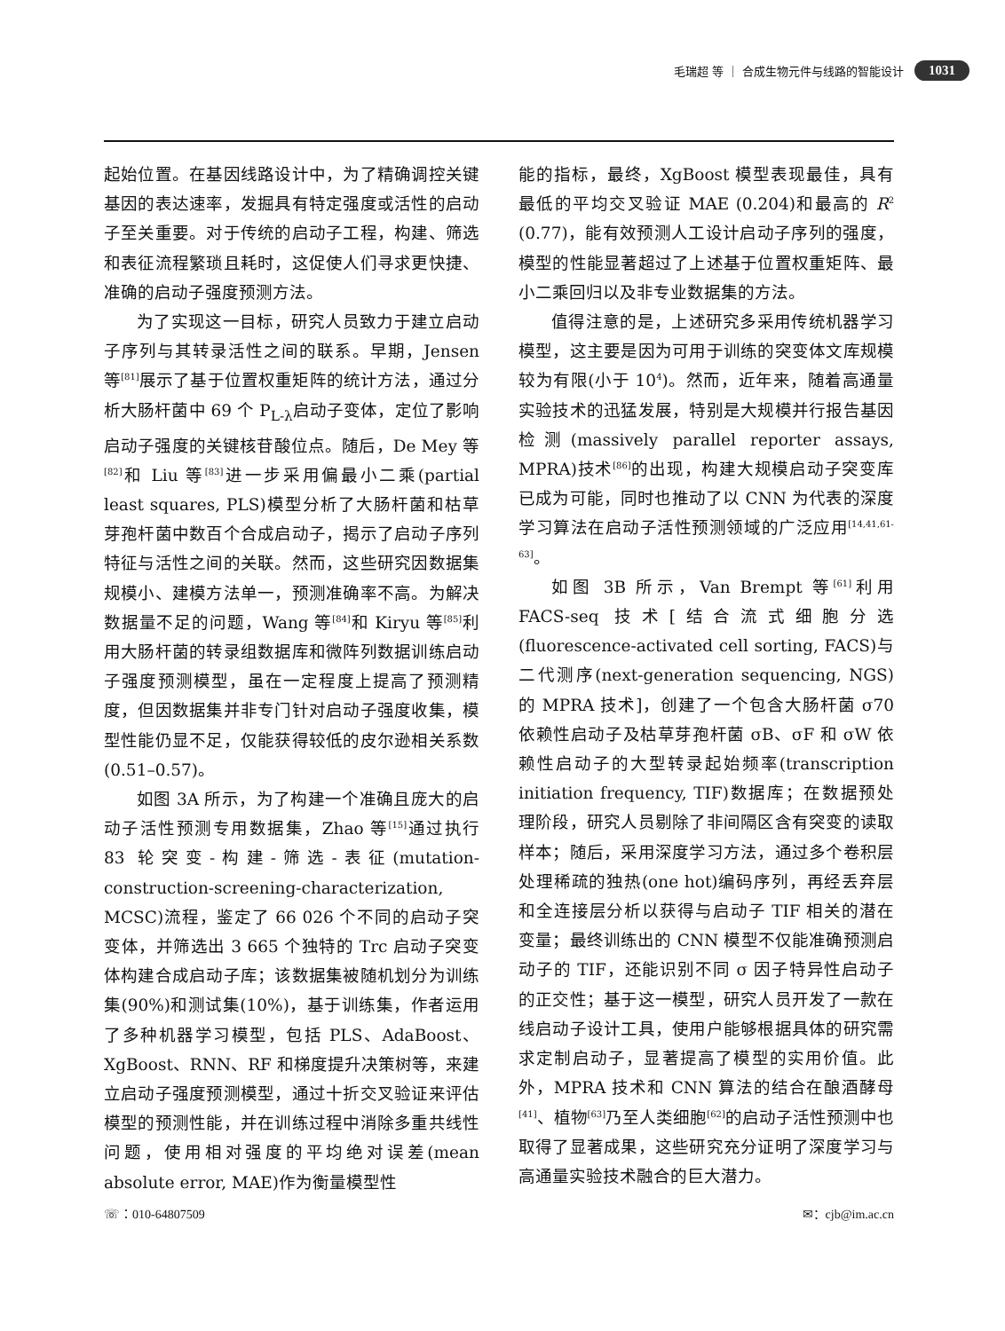毛瑞超 等 ｜ 合成生物元件与线路的智能设计 1031
起始位置。在基因线路设计中，为了精确调控关键基因的表达速率，发掘具有特定强度或活性的启动子至关重要。对于传统的启动子工程，构建、筛选和表征流程繁琐且耗时，这促使人们寻求更快捷、准确的启动子强度预测方法。
为了实现这一目标，研究人员致力于建立启动子序列与其转录活性之间的联系。早期，Jensen 等<sup>[81]</sup>展示了基于位置权重矩阵的统计方法，通过分析大肠杆菌中 69 个 P<sub>L-λ</sub>启动子变体，定位了影响启动子强度的关键核苷酸位点。随后，De Mey 等<sup>[82]</sup>和 Liu 等<sup>[83]</sup>进一步采用偏最小二乘(partial least squares, PLS)模型分析了大肠杆菌和枯草芽孢杆菌中数百个合成启动子，揭示了启动子序列特征与活性之间的关联。然而，这些研究因数据集规模小、建模方法单一，预测准确率不高。为解决数据量不足的问题，Wang 等<sup>[84]</sup>和 Kiryu 等<sup>[85]</sup>利用大肠杆菌的转录组数据库和微阵列数据训练启动子强度预测模型，虽在一定程度上提高了预测精度，但因数据集并非专门针对启动子强度收集，模型性能仍显不足，仅能获得较低的皮尔逊相关系数(0.51–0.57)。
如图 3A 所示，为了构建一个准确且庞大的启动子活性预测专用数据集，Zhao 等<sup>[15]</sup>通过执行 83 轮突变-构建-筛选-表征(mutation-construction-screening-characterization, MCSC)流程，鉴定了 66 026 个不同的启动子突变体，并筛选出 3 665 个独特的 Trc 启动子突变体构建合成启动子库；该数据集被随机划分为训练集(90%)和测试集(10%)，基于训练集，作者运用了多种机器学习模型，包括 PLS、AdaBoost、XgBoost、RNN、RF 和梯度提升决策树等，来建立启动子强度预测模型，通过十折交叉验证来评估模型的预测性能，并在训练过程中消除多重共线性问题，使用相对强度的平均绝对误差(mean absolute error, MAE)作为衡量模型性
能的指标，最终，XgBoost 模型表现最佳，具有最低的平均交叉验证 MAE (0.204)和最高的 R<sup>2</sup> (0.77)，能有效预测人工设计启动子序列的强度，模型的性能显著超过了上述基于位置权重矩阵、最小二乘回归以及非专业数据集的方法。
值得注意的是，上述研究多采用传统机器学习模型，这主要是因为可用于训练的突变体文库规模较为有限(小于 10<sup>4</sup>)。然而，近年来，随着高通量实验技术的迅猛发展，特别是大规模并行报告基因检测(massively parallel reporter assays, MPRA)技术<sup>[86]</sup>的出现，构建大规模启动子突变库已成为可能，同时也推动了以 CNN 为代表的深度学习算法在启动子活性预测领域的广泛应用<sup>[14,41,61-63]</sup>。
如图 3B 所示，Van Brempt 等<sup>[61]</sup>利用 FACS-seq 技术[结合流式细胞分选(fluorescence-activated cell sorting, FACS)与二代测序(next-generation sequencing, NGS)的 MPRA 技术]，创建了一个包含大肠杆菌 σ70 依赖性启动子及枯草芽孢杆菌 σB、σF 和 σW 依赖性启动子的大型转录起始频率(transcription initiation frequency, TIF)数据库；在数据预处理阶段，研究人员剔除了非间隔区含有突变的读取样本；随后，采用深度学习方法，通过多个卷积层处理稀疏的独热(one hot)编码序列，再经丢弃层和全连接层分析以获得与启动子 TIF 相关的潜在变量；最终训练出的 CNN 模型不仅能准确预测启动子的 TIF，还能识别不同 σ 因子特异性启动子的正交性；基于这一模型，研究人员开发了一款在线启动子设计工具，使用户能够根据具体的研究需求定制启动子，显著提高了模型的实用价值。此外，MPRA 技术和 CNN 算法的结合在酿酒酵母<sup>[41]</sup>、植物<sup>[63]</sup>乃至人类细胞<sup>[62]</sup>的启动子活性预测中也取得了显著成果，这些研究充分证明了深度学习与高通量实验技术融合的巨大潜力。
☏：010-64807509 ✉：cjb@im.ac.cn